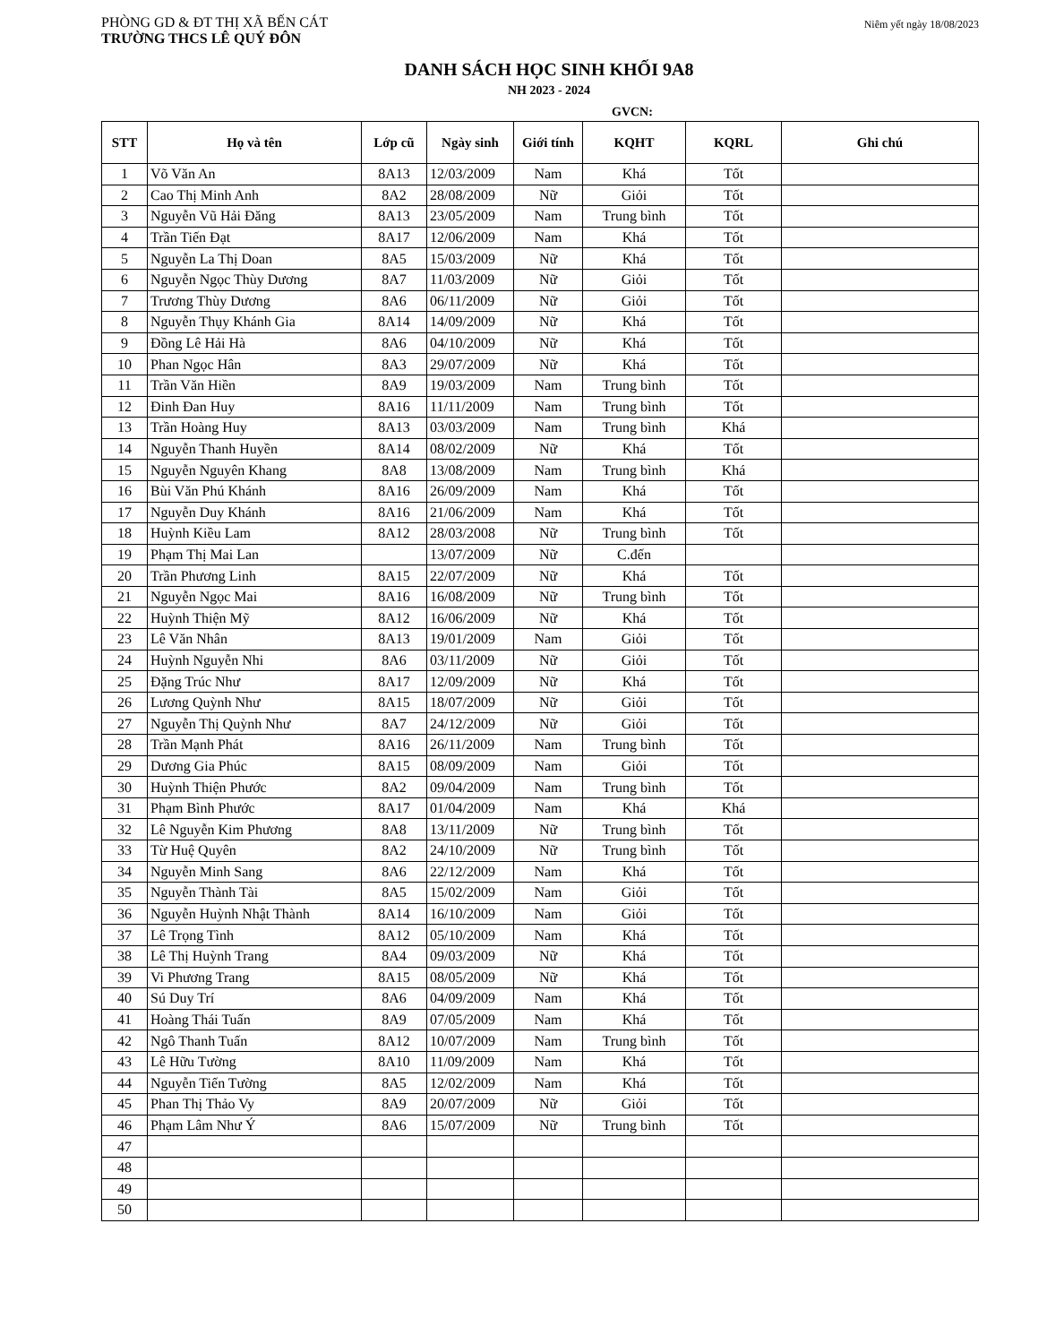PHÒNG GD & ĐT THỊ XÃ BẾN CÁT
TRƯỜNG THCS LÊ QUÝ ĐÔN
Niêm yết ngày 18/08/2023
DANH SÁCH HỌC SINH KHỐI 9A8
NH 2023 - 2024
GVCN:
| STT | Họ và tên | Lớp cũ | Ngày sinh | Giới tính | KQHT | KQRL | Ghi chú |
| --- | --- | --- | --- | --- | --- | --- | --- |
| 1 | Võ Văn An | 8A13 | 12/03/2009 | Nam | Khá | Tốt | |
| 2 | Cao Thị Minh Anh | 8A2 | 28/08/2009 | Nữ | Giỏi | Tốt | |
| 3 | Nguyễn Vũ Hải Đăng | 8A13 | 23/05/2009 | Nam | Trung bình | Tốt | |
| 4 | Trần Tiến Đạt | 8A17 | 12/06/2009 | Nam | Khá | Tốt | |
| 5 | Nguyễn La Thị Doan | 8A5 | 15/03/2009 | Nữ | Khá | Tốt | |
| 6 | Nguyễn Ngọc Thùy Dương | 8A7 | 11/03/2009 | Nữ | Giỏi | Tốt | |
| 7 | Trương Thùy Dương | 8A6 | 06/11/2009 | Nữ | Giỏi | Tốt | |
| 8 | Nguyễn Thụy Khánh Gia | 8A14 | 14/09/2009 | Nữ | Khá | Tốt | |
| 9 | Đồng Lê Hải Hà | 8A6 | 04/10/2009 | Nữ | Khá | Tốt | |
| 10 | Phan Ngọc Hân | 8A3 | 29/07/2009 | Nữ | Khá | Tốt | |
| 11 | Trần Văn Hiền | 8A9 | 19/03/2009 | Nam | Trung bình | Tốt | |
| 12 | Đinh Đan Huy | 8A16 | 11/11/2009 | Nam | Trung bình | Tốt | |
| 13 | Trần Hoàng Huy | 8A13 | 03/03/2009 | Nam | Trung bình | Khá | |
| 14 | Nguyễn Thanh Huyền | 8A14 | 08/02/2009 | Nữ | Khá | Tốt | |
| 15 | Nguyễn Nguyên Khang | 8A8 | 13/08/2009 | Nam | Trung bình | Khá | |
| 16 | Bùi Văn Phú Khánh | 8A16 | 26/09/2009 | Nam | Khá | Tốt | |
| 17 | Nguyễn Duy Khánh | 8A16 | 21/06/2009 | Nam | Khá | Tốt | |
| 18 | Huỳnh Kiều Lam | 8A12 | 28/03/2008 | Nữ | Trung bình | Tốt | |
| 19 | Phạm Thị Mai Lan | | 13/07/2009 | Nữ | C.đến | | |
| 20 | Trần Phương Linh | 8A15 | 22/07/2009 | Nữ | Khá | Tốt | |
| 21 | Nguyễn Ngọc Mai | 8A16 | 16/08/2009 | Nữ | Trung bình | Tốt | |
| 22 | Huỳnh Thiện Mỹ | 8A12 | 16/06/2009 | Nữ | Khá | Tốt | |
| 23 | Lê Văn Nhân | 8A13 | 19/01/2009 | Nam | Giỏi | Tốt | |
| 24 | Huỳnh Nguyễn Nhi | 8A6 | 03/11/2009 | Nữ | Giỏi | Tốt | |
| 25 | Đặng Trúc Như | 8A17 | 12/09/2009 | Nữ | Khá | Tốt | |
| 26 | Lương Quỳnh Như | 8A15 | 18/07/2009 | Nữ | Giỏi | Tốt | |
| 27 | Nguyễn Thị Quỳnh Như | 8A7 | 24/12/2009 | Nữ | Giỏi | Tốt | |
| 28 | Trần Mạnh Phát | 8A16 | 26/11/2009 | Nam | Trung bình | Tốt | |
| 29 | Dương Gia Phúc | 8A15 | 08/09/2009 | Nam | Giỏi | Tốt | |
| 30 | Huỳnh Thiện Phước | 8A2 | 09/04/2009 | Nam | Trung bình | Tốt | |
| 31 | Phạm Bình Phước | 8A17 | 01/04/2009 | Nam | Khá | Khá | |
| 32 | Lê Nguyễn Kim Phương | 8A8 | 13/11/2009 | Nữ | Trung bình | Tốt | |
| 33 | Từ Huệ Quyên | 8A2 | 24/10/2009 | Nữ | Trung bình | Tốt | |
| 34 | Nguyễn Minh Sang | 8A6 | 22/12/2009 | Nam | Khá | Tốt | |
| 35 | Nguyễn Thành Tài | 8A5 | 15/02/2009 | Nam | Giỏi | Tốt | |
| 36 | Nguyễn Huỳnh Nhật Thành | 8A14 | 16/10/2009 | Nam | Giỏi | Tốt | |
| 37 | Lê Trọng Tình | 8A12 | 05/10/2009 | Nam | Khá | Tốt | |
| 38 | Lê Thị Huỳnh Trang | 8A4 | 09/03/2009 | Nữ | Khá | Tốt | |
| 39 | Vi Phương Trang | 8A15 | 08/05/2009 | Nữ | Khá | Tốt | |
| 40 | Sú Duy Trí | 8A6 | 04/09/2009 | Nam | Khá | Tốt | |
| 41 | Hoàng Thái Tuấn | 8A9 | 07/05/2009 | Nam | Khá | Tốt | |
| 42 | Ngô Thanh Tuấn | 8A12 | 10/07/2009 | Nam | Trung bình | Tốt | |
| 43 | Lê Hữu Tường | 8A10 | 11/09/2009 | Nam | Khá | Tốt | |
| 44 | Nguyễn Tiến Tường | 8A5 | 12/02/2009 | Nam | Khá | Tốt | |
| 45 | Phan Thị Thảo Vy | 8A9 | 20/07/2009 | Nữ | Giỏi | Tốt | |
| 46 | Phạm Lâm Như Ý | 8A6 | 15/07/2009 | Nữ | Trung bình | Tốt | |
| 47 | | | | | | | |
| 48 | | | | | | | |
| 49 | | | | | | | |
| 50 | | | | | | | |